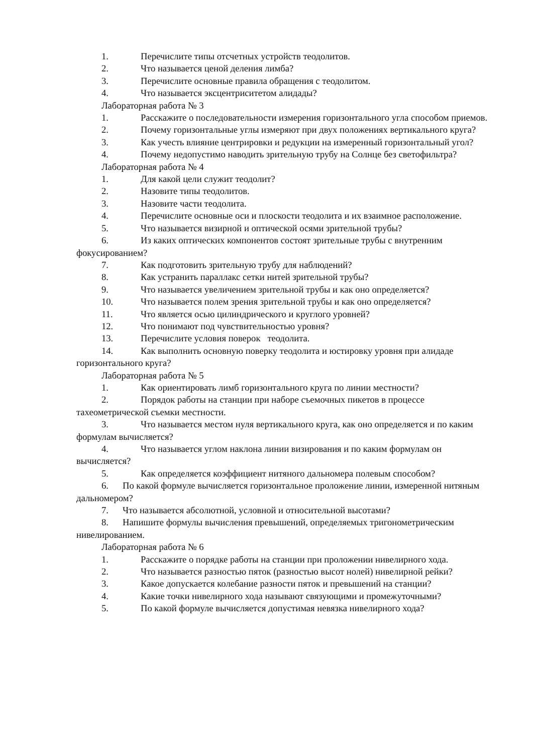1. Перечислите типы отсчетных устройств теодолитов.
2. Что называется ценой деления лимба?
3. Перечислите основные правила обращения с теодолитом.
4. Что называется эксцентриситетом алидады?
Лабораторная работа № 3
1. Расскажите о последовательности измерения горизонтального угла способом приемов.
2. Почему горизонтальные углы измеряют при двух положениях вертикального круга?
3. Как учесть влияние центрировки и редукции на измеренный горизонтальный угол?
4. Почему недопустимо наводить зрительную трубу на Солнце без светофильтра?
Лабораторная работа № 4
1. Для какой цели служит теодолит?
2. Назовите типы теодолитов.
3. Назовите части теодолита.
4. Перечислите основные оси и плоскости теодолита и их взаимное расположение.
5. Что называется визирной и оптической осями зрительной трубы?
6. Из каких оптических компонентов состоят зрительные трубы с внутренним фокусированием?
7. Как подготовить зрительную трубу для наблюдений?
8. Как устранить параллакс сетки нитей зрительной трубы?
9. Что называется увеличением зрительной трубы и как оно определяется?
10. Что называется полем зрения зрительной трубы и как оно определяется?
11. Что является осью цилиндрического и круглого уровней?
12. Что понимают под чувствительностью уровня?
13. Перечислите условия поверок теодолита.
14. Как выполнить основную поверку теодолита и юстировку уровня при алидаде горизонтального круга?
Лабораторная работа № 5
1. Как ориентировать лимб горизонтального круга по линии местности?
2. Порядок работы на станции при наборе съемочных пикетов в процессе тахеометрической съемки местности.
3. Что называется местом нуля вертикального круга, как оно определяется и по каким формулам вычисляется?
4. Что называется углом наклона линии визирования и по каким формулам он вычисляется?
5. Как определяется коэффициент нитяного дальномера полевым способом?
6. По какой формуле вычисляется горизонтальное проложение линии, измеренной нитяным дальномером?
7. Что называется абсолютной, условной и относительной высотами?
8. Напишите формулы вычисления превышений, определяемых тригонометрическим нивелированием.
Лабораторная работа № 6
1. Расскажите о порядке работы на станции при проложении нивелирного хода.
2. Что называется разностью пяток (разностью высот нолей) нивелирной рейки?
3. Какое допускается колебание разности пяток и превышений на станции?
4. Какие точки нивелирного хода называют связующими и промежуточными?
5. По какой формуле вычисляется допустимая невязка нивелирного хода?